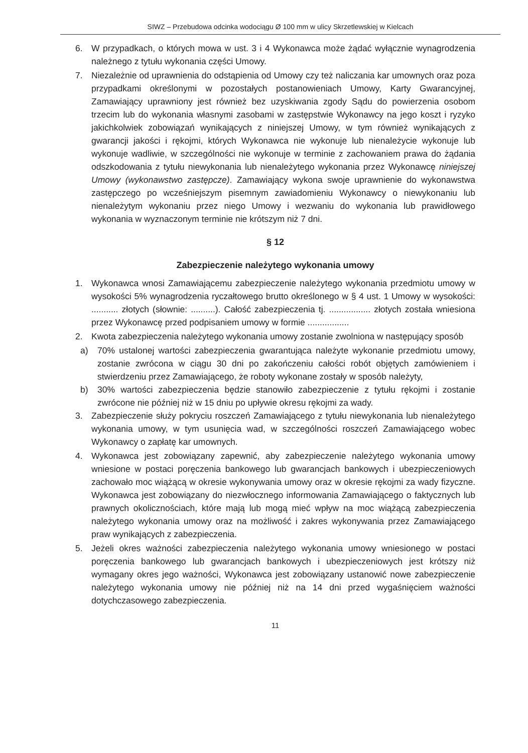SIWZ – Przebudowa odcinka wodociągu Ø 100 mm w ulicy Skrzetlewskiej w Kielcach
6. W przypadkach, o których mowa w ust. 3 i 4 Wykonawca może żądać wyłącznie wynagrodzenia należnego z tytułu wykonania części Umowy.
7. Niezależnie od uprawnienia do odstąpienia od Umowy czy też naliczania kar umownych oraz poza przypadkami określonymi w pozostałych postanowieniach Umowy, Karty Gwarancyjnej, Zamawiający uprawniony jest również bez uzyskiwania zgody Sądu do powierzenia osobom trzecim lub do wykonania własnymi zasobami w zastępstwie Wykonawcy na jego koszt i ryzyko jakichkolwiek zobowiązań wynikających z niniejszej Umowy, w tym również wynikających z gwarancji jakości i rękojmi, których Wykonawca nie wykonuje lub nienależycie wykonuje lub wykonuje wadliwie, w szczególności nie wykonuje w terminie z zachowaniem prawa do żądania odszkodowania z tytułu niewykonania lub nienależytego wykonania przez Wykonawcę niniejszej Umowy (wykonawstwo zastępcze). Zamawiający wykona swoje uprawnienie do wykonawstwa zastępczego po wcześniejszym pisemnym zawiadomieniu Wykonawcy o niewykonaniu lub nienależytym wykonaniu przez niego Umowy i wezwaniu do wykonania lub prawidłowego wykonania w wyznaczonym terminie nie krótszym niż 7 dni.
§ 12
Zabezpieczenie należytego wykonania umowy
1. Wykonawca wnosi Zamawiającemu zabezpieczenie należytego wykonania przedmiotu umowy w wysokości 5% wynagrodzenia ryczałtowego brutto określonego w § 4 ust. 1 Umowy w wysokości: ........... złotych (słownie: ..........). Całość zabezpieczenia tj. ................. złotych została wniesiona przez Wykonawcę przed podpisaniem umowy w formie .................
2. Kwota zabezpieczenia należytego wykonania umowy zostanie zwolniona w następujący sposób
a) 70% ustalonej wartości zabezpieczenia gwarantująca należyte wykonanie przedmiotu umowy, zostanie zwrócona w ciągu 30 dni po zakończeniu całości robót objętych zamówieniem i stwierdzeniu przez Zamawiającego, że roboty wykonane zostały w sposób należyty,
b) 30% wartości zabezpieczenia będzie stanowiło zabezpieczenie z tytułu rękojmi i zostanie zwrócone nie później niż w 15 dniu po upływie okresu rękojmi za wady.
3. Zabezpieczenie służy pokryciu roszczeń Zamawiającego z tytułu niewykonania lub nienależytego wykonania umowy, w tym usunięcia wad, w szczególności roszczeń Zamawiającego wobec Wykonawcy o zapłatę kar umownych.
4. Wykonawca jest zobowiązany zapewnić, aby zabezpieczenie należytego wykonania umowy wniesione w postaci poręczenia bankowego lub gwarancjach bankowych i ubezpieczeniowych zachowało moc wiążącą w okresie wykonywania umowy oraz w okresie rękojmi za wady fizyczne. Wykonawca jest zobowiązany do niezwłocznego informowania Zamawiającego o faktycznych lub prawnych okolicznościach, które mają lub mogą mieć wpływ na moc wiążącą zabezpieczenia należytego wykonania umowy oraz na możliwość i zakres wykonywania przez Zamawiającego praw wynikających z zabezpieczenia.
5. Jeżeli okres ważności zabezpieczenia należytego wykonania umowy wniesionego w postaci poręczenia bankowego lub gwarancjach bankowych i ubezpieczeniowych jest krótszy niż wymagany okres jego ważności, Wykonawca jest zobowiązany ustanowić nowe zabezpieczenie należytego wykonania umowy nie później niż na 14 dni przed wygaśnięciem ważności dotychczasowego zabezpieczenia.
11